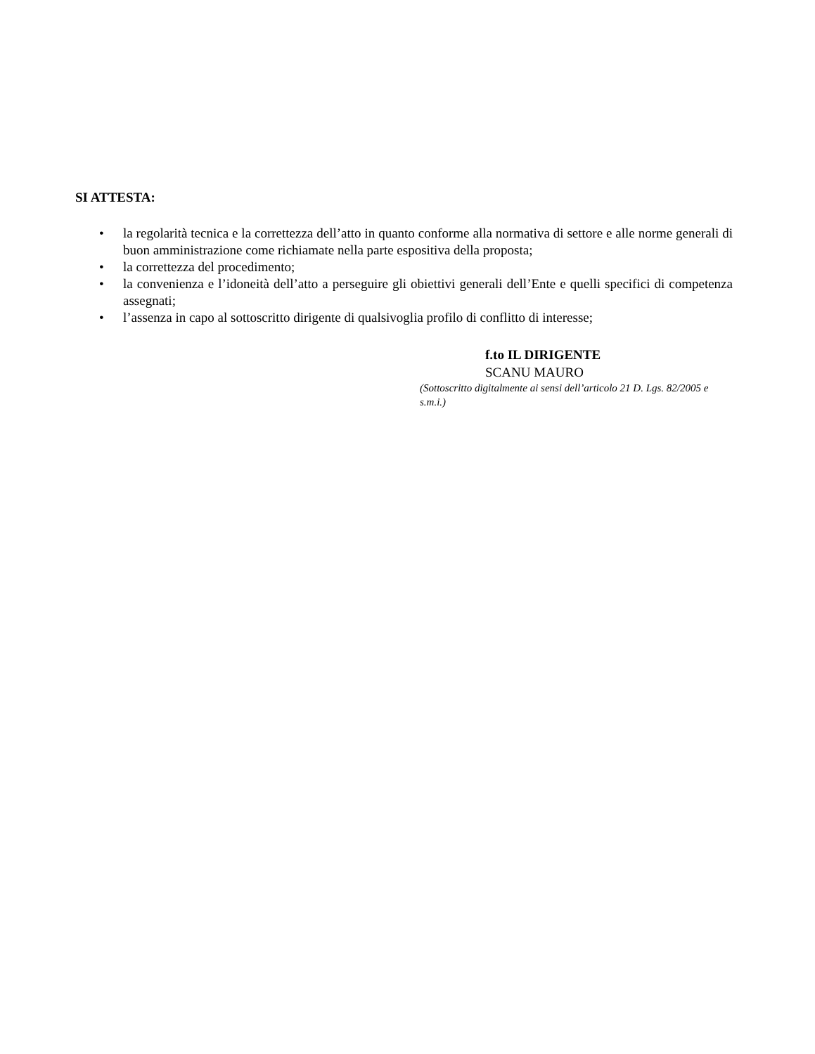SI ATTESTA:
• la regolarità tecnica e la correttezza dell’atto in quanto conforme alla normativa di settore e alle norme generali di buon amministrazione come richiamate nella parte espositiva della proposta;
• la correttezza del procedimento;
• la convenienza e l’idoneità dell’atto a perseguire gli obiettivi generali dell’Ente e quelli specifici di competenza assegnati;
• l’assenza in capo al sottoscritto dirigente di qualsivoglia profilo di conflitto di interesse;
f.to IL DIRIGENTE
SCANU MAURO
(Sottoscritto digitalmente ai sensi dell’articolo 21 D. Lgs. 82/2005 e s.m.i.)